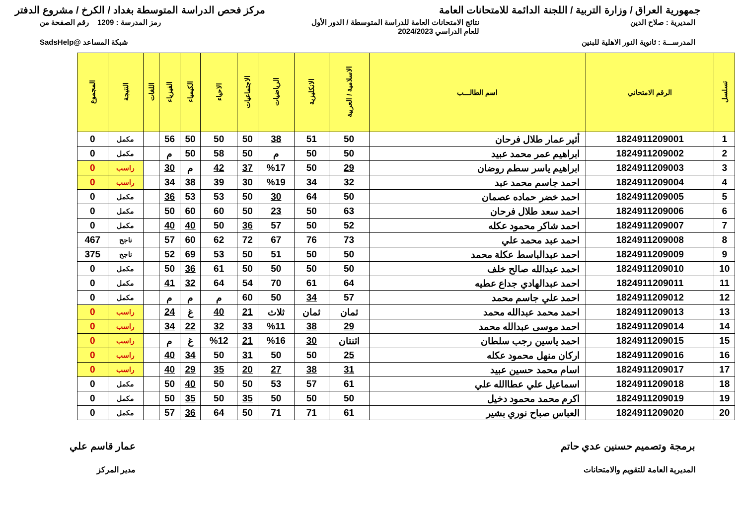جمهورية العراق / وزارة التربية / اللجنة الدائمة للامتحانات العامة
مركز فحص الدراسة المتوسطة بغداد / الكرخ / مشروع الدفتر
المديرية : صلاح الدين نتائج الامتحانات العامة للدراسة المتوسطة / الدور الأول
للعام الدراسي 2024/2023
رمز المدرسة : 1209 رقم الصفحة من
المدرســـة : ثانوية النور الاهلية للبنين
شبكة المساعد @SadsHelp
| تسلسل | الرقم الامتحاني | اسم الطالـــب | الاسلامية / العربية | الانكليزية | الرياضيات | الاجتماعيات | الاحياء | الكيمياء | الفيزياء | اللغات | النتيجة | المجموع |
| --- | --- | --- | --- | --- | --- | --- | --- | --- | --- | --- | --- | --- |
| 1 | 1824911209001 | أثير عمار طلال فرحان | 50 | 51 | 38 | 50 | 50 | 50 | 56 | | مكمل | 0 |
| 2 | 1824911209002 | ابراهيم عمر محمد عبيد | 50 | 50 | م | 50 | 58 | 50 | م | | مكمل | 0 |
| 3 | 1824911209003 | ابراهيم ياسر سطم روضان | 29 | 50 | %17 | 37 | 42 | م | 30 | | راسب | 0 |
| 4 | 1824911209004 | احمد جاسم محمد عبد | 32 | 34 | %19 | 30 | 39 | 38 | 34 | | راسب | 0 |
| 5 | 1824911209005 | احمد خضر حماده عصمان | 50 | 64 | 30 | 50 | 53 | 53 | 36 | | مكمل | 0 |
| 6 | 1824911209006 | احمد سعد طلال فرحان | 63 | 50 | 23 | 50 | 60 | 60 | 50 | | مكمل | 0 |
| 7 | 1824911209007 | احمد شاكر محمود عكله | 52 | 50 | 57 | 36 | 50 | 40 | 40 | | مكمل | 0 |
| 8 | 1824911209008 | احمد عبد محمد علي | 73 | 76 | 67 | 72 | 62 | 60 | 57 | | ناجح | 467 |
| 9 | 1824911209009 | احمد عبدالباسط عكلة محمد | 50 | 50 | 51 | 50 | 53 | 69 | 52 | | ناجح | 375 |
| 10 | 1824911209010 | احمد عبدالله صالح خلف | 50 | 50 | 50 | 50 | 61 | 36 | 50 | | مكمل | 0 |
| 11 | 1824911209011 | احمد عبدالهادي جداع عطيه | 64 | 61 | 70 | 54 | 64 | 32 | 41 | | مكمل | 0 |
| 12 | 1824911209012 | احمد علي جاسم محمد | 57 | 34 | 50 | 60 | م | م | م | | مكمل | 0 |
| 13 | 1824911209013 | احمد محمد عبدالله محمد | ثمان | ثمان | ثلاث | 21 | 40 | غ | 24 | | راسب | 0 |
| 14 | 1824911209014 | احمد موسى عبدالله محمد | 29 | 38 | %11 | 33 | 32 | 22 | 34 | | راسب | 0 |
| 15 | 1824911209015 | احمد ياسين رجب سلطان | اثنتان | 30 | %16 | 21 | %12 | غ | م | | راسب | 0 |
| 16 | 1824911209016 | اركان منهل محمود عكله | 25 | 50 | 50 | 31 | 50 | 34 | 40 | | راسب | 0 |
| 17 | 1824911209017 | اسام محمد حسين عبيد | 31 | 38 | 27 | 20 | 35 | 29 | 40 | | راسب | 0 |
| 18 | 1824911209018 | اسماعيل علي عطاالله علي | 61 | 57 | 53 | 50 | 50 | 40 | 50 | | مكمل | 0 |
| 19 | 1824911209019 | اكرم محمد محمود دخيل | 50 | 50 | 50 | 35 | 50 | 35 | 50 | | مكمل | 0 |
| 20 | 1824911209020 | العباس صباح نوري بشير | 61 | 71 | 71 | 50 | 64 | 36 | 57 | | مكمل | 0 |
برمجة وتصميم حسنين عدي حاتم
المديرية العامة للتقويم والامتحانات
عمار قاسم علي
مدير المركز